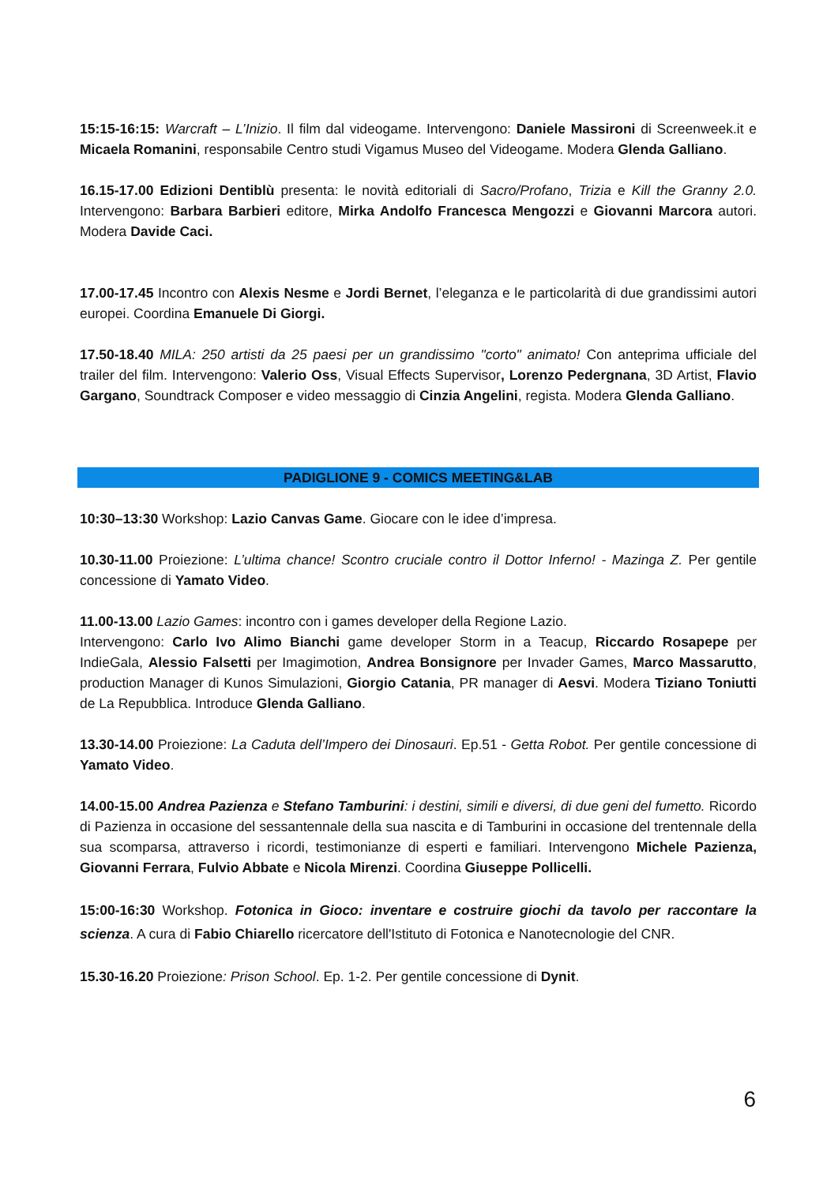15:15-16:15: Warcraft – L’Inizio. Il film dal videogame. Intervengono: Daniele Massironi di Screenweek.it e Micaela Romanini, responsabile Centro studi Vigamus Museo del Videogame. Modera Glenda Galliano.
16.15-17.00 Edizioni Dentiblù presenta: le novità editoriali di Sacro/Profano, Trizia e Kill the Granny 2.0. Intervengono: Barbara Barbieri editore, Mirka Andolfo Francesca Mengozzi e Giovanni Marcora autori. Modera Davide Caci.
17.00-17.45 Incontro con Alexis Nesme e Jordi Bernet, l’eleganza e le particolarità di due grandissimi autori europei. Coordina Emanuele Di Giorgi.
17.50-18.40 MILA: 250 artisti da 25 paesi per un grandissimo "corto" animato! Con anteprima ufficiale del trailer del film. Intervengono: Valerio Oss, Visual Effects Supervisor, Lorenzo Pedergnana, 3D Artist, Flavio Gargano, Soundtrack Composer e video messaggio di Cinzia Angelini, regista. Modera Glenda Galliano.
PADIGLIONE 9 - COMICS MEETING&LAB
10:30–13:30 Workshop: Lazio Canvas Game. Giocare con le idee d’impresa.
10.30-11.00 Proiezione: L’ultima chance! Scontro cruciale contro il Dottor Inferno! - Mazinga Z. Per gentile concessione di Yamato Video.
11.00-13.00 Lazio Games: incontro con i games developer della Regione Lazio.
Intervengono: Carlo Ivo Alimo Bianchi game developer Storm in a Teacup, Riccardo Rosapepe per IndieGala, Alessio Falsetti per Imagimotion, Andrea Bonsignore per Invader Games, Marco Massarutto, production Manager di Kunos Simulazioni, Giorgio Catania, PR manager di Aesvi. Modera Tiziano Toniutti de La Repubblica. Introduce Glenda Galliano.
13.30-14.00 Proiezione: La Caduta dell’Impero dei Dinosauri. Ep.51 - Getta Robot. Per gentile concessione di Yamato Video.
14.00-15.00 Andrea Pazienza e Stefano Tamburini: i destini, simili e diversi, di due geni del fumetto. Ricordo di Pazienza in occasione del sessantennale della sua nascita e di Tamburini in occasione del trentennale della sua scomparsa, attraverso i ricordi, testimonianze di esperti e familiari. Intervengono Michele Pazienza, Giovanni Ferrara, Fulvio Abbate e Nicola Mirenzi. Coordina Giuseppe Pollicelli.
15:00-16:30 Workshop. Fotonica in Gioco: inventare e costruire giochi da tavolo per raccontare la scienza. A cura di Fabio Chiarello ricercatore dell'Istituto di Fotonica e Nanotecnologie del CNR.
15.30-16.20 Proiezione: Prison School. Ep. 1-2. Per gentile concessione di Dynit.
6